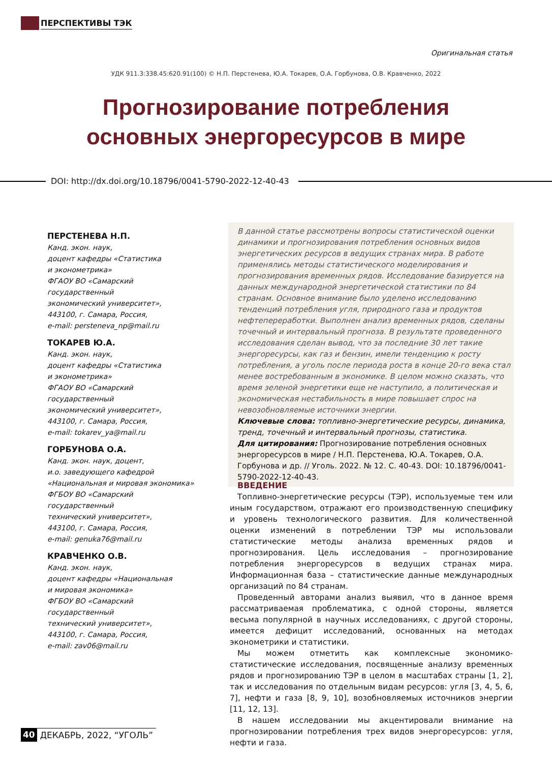ПЕРСПЕКТИВЫ ТЭК
Оригинальная статья
УДК 911.3:338.45:620.91(100) © Н.П. Перстенева, Ю.А. Токарев, О.А. Горбунова, О.В. Кравченко, 2022
Прогнозирование потребления
основных энергоресурсов в мире
DOI: http://dx.doi.org/10.18796/0041-5790-2022-12-40-43
ПЕРСТЕНЕВА Н.П.
Канд. экон. наук,
доцент кафедры «Статистика
и эконометрика»
ФГАОУ ВО «Самарский государственный
экономический университет»,
443100, г. Самара, Россия,
e-mail: persteneva_np@mail.ru
ТОКАРЕВ Ю.А.
Канд. экон. наук,
доцент кафедры «Статистика
и эконометрика»
ФГАОУ ВО «Самарский государственный
экономический университет»,
443100, г. Самара, Россия,
e-mail: tokarev_ya@mail.ru
ГОРБУНОВА О.А.
Канд. экон. наук, доцент,
и.о. заведующего кафедрой
«Национальная и мировая экономика»
ФГБОУ ВО «Самарский государственный
технический университет»,
443100, г. Самара, Россия,
e-mail: genuka76@mail.ru
КРАВЧЕНКО О.В.
Канд. экон. наук,
доцент кафедры «Национальная
и мировая экономика»
ФГБОУ ВО «Самарский государственный
технический университет»,
443100, г. Самара, Россия,
e-mail: zav06@mail.ru
В данной статье рассмотрены вопросы статистической оценки динамики и прогнозирования потребления основных видов энергетических ресурсов в ведущих странах мира. В работе применялись методы статистического моделирования и прогнозирования временных рядов. Исследование базируется на данных международной энергетической статистики по 84 странам. Основное внимание было уделено исследованию тенденций потребления угля, природного газа и продуктов нефтепереработки. Выполнен анализ временных рядов, сделаны точечный и интервальный прогноза. В результате проведенного исследования сделан вывод, что за последние 30 лет такие энергоресурсы, как газ и бензин, имели тенденцию к росту потребления, а уголь после периода роста в конце 20-го века стал менее востребованным в экономике. В целом можно сказать, что время зеленой энергетики еще не наступило, а политическая и экономическая нестабильность в мире повышает спрос на невозобновляемые источники энергии.
Ключевые слова: топливно-энергетические ресурсы, динамика, тренд, точечный и интервальный прогнозы, статистика.
Для цитирования: Прогнозирование потребления основных энергоресурсов в мире / Н.П. Перстенева, Ю.А. Токарев, О.А. Горбунова и др. // Уголь. 2022. № 12. С. 40-43. DOI: 10.18796/0041-5790-2022-12-40-43.
ВВЕДЕНИЕ
Топливно-энергетические ресурсы (ТЭР), используемые тем или иным государством, отражают его производственную специфику и уровень технологического развития. Для количественной оценки изменений в потреблении ТЭР мы использовали статистические методы анализа временных рядов и прогнозирования. Цель исследования – прогнозирование потребления энергоресурсов в ведущих странах мира. Информационная база – статистические данные международных организаций по 84 странам.
Проведенный авторами анализ выявил, что в данное время рассматриваемая проблематика, с одной стороны, является весьма популярной в научных исследованиях, с другой стороны, имеется дефицит исследований, основанных на методах эконометрики и статистики.
Мы можем отметить как комплексные экономико-статистические исследования, посвященные анализу временных рядов и прогнозированию ТЭР в целом в масштабах страны [1, 2], так и исследования по отдельным видам ресурсов: угля [3, 4, 5, 6, 7], нефти и газа [8, 9, 10], возобновляемых источников энергии [11, 12, 13].
В нашем исследовании мы акцентировали внимание на прогнозировании потребления трех видов энергоресурсов: угля, нефти и газа.
40 ДЕКАБРЬ, 2022, “УГОЛЬ”